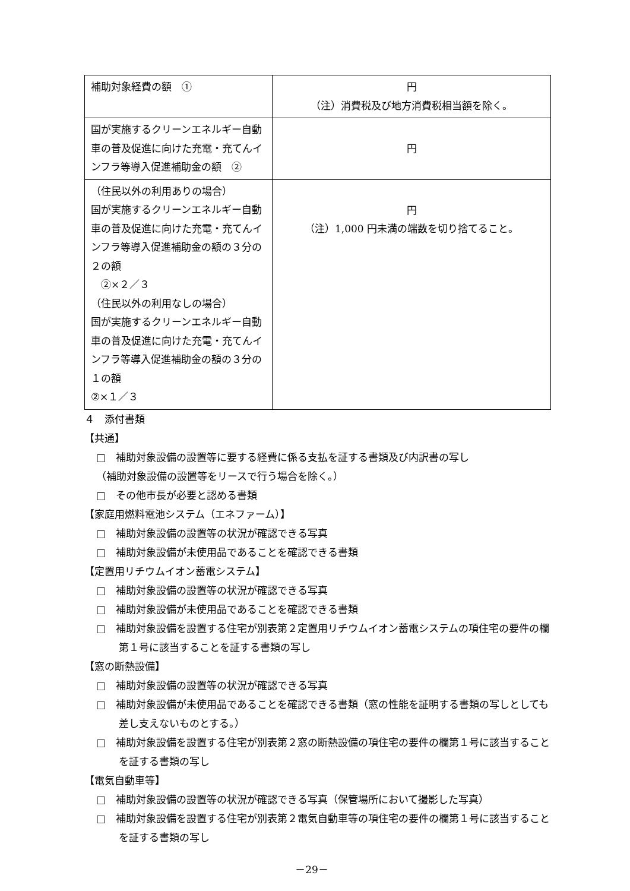| 補助対象経費の額 ① | 円 （注）消費税及び地方消費税相当額を除く。 |
| 国が実施するクリーンエネルギー自動車の普及促進に向けた充電・充てんインフラ等導入促進補助金の額 ② | 円 |
| （住民以外の利用ありの場合） 国が実施するクリーンエネルギー自動車の普及促進に向けた充電・充てんインフラ等導入促進補助金の額の３分の２の額 ②×２／３ （住民以外の利用なしの場合） 国が実施するクリーンエネルギー自動車の普及促進に向けた充電・充てんインフラ等導入促進補助金の額の３分の１の額 ②×１／３ | 円 （注）1,000 円未満の端数を切り捨てること。 |
４　添付書類
【共通】
□　補助対象設備の設置等に要する経費に係る支払を証する書類及び内訳書の写し
（補助対象設備の設置等をリースで行う場合を除く。）
□　その他市長が必要と認める書類
【家庭用燃料電池システム（エネファーム）】
□　補助対象設備の設置等の状況が確認できる写真
□　補助対象設備が未使用品であることを確認できる書類
【定置用リチウムイオン蓄電システム】
□　補助対象設備の設置等の状況が確認できる写真
□　補助対象設備が未使用品であることを確認できる書類
□　補助対象設備を設置する住宅が別表第２定置用リチウムイオン蓄電システムの項住宅の要件の欄第１号に該当することを証する書類の写し
【窓の断熱設備】
□　補助対象設備の設置等の状況が確認できる写真
□　補助対象設備が未使用品であることを確認できる書類（窓の性能を証明する書類の写しとしても差し支えないものとする。）
□　補助対象設備を設置する住宅が別表第２窓の断熱設備の項住宅の要件の欄第１号に該当することを証する書類の写し
【電気自動車等】
□　補助対象設備の設置等の状況が確認できる写真（保管場所において撮影した写真）
□　補助対象設備を設置する住宅が別表第２電気自動車等の項住宅の要件の欄第１号に該当することを証する書類の写し
－29－